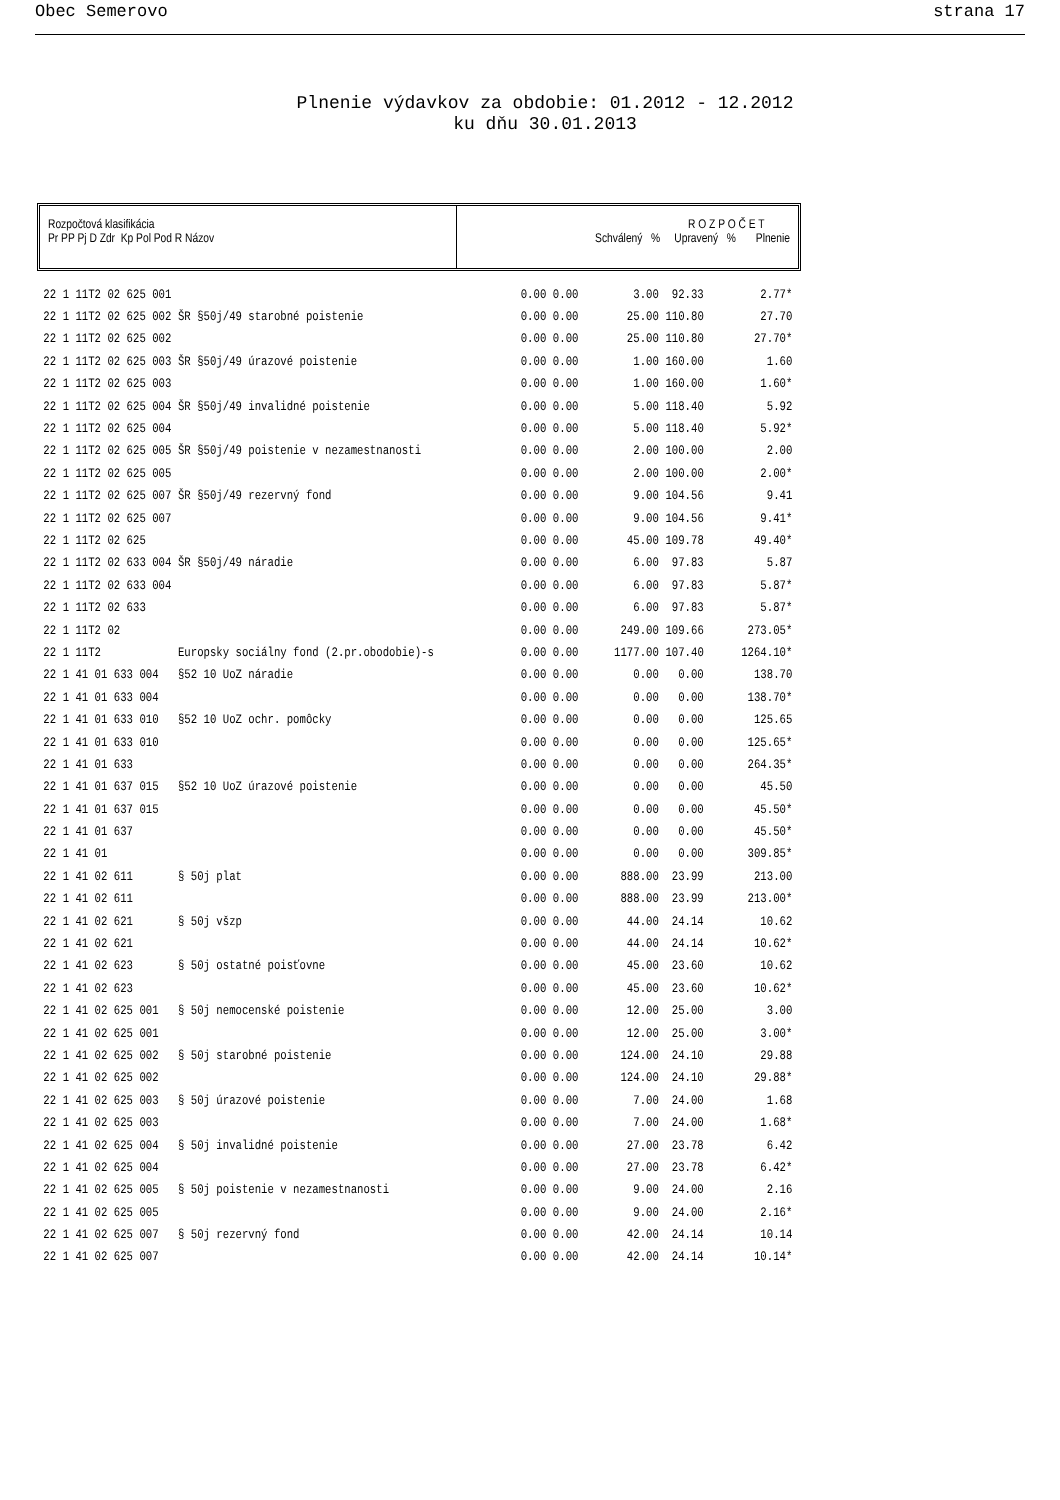Obec Semerovo strana 17
Plnenie výdavkov za obdobie: 01.2012 - 12.2012
ku dňu 30.01.2013
Rozpočtová klasifikácia
Pr PP Pj D Zdr Kp Pol Pod R Názov
R O Z P O Č E T
Schválený % Upravený % Plnenie
| 22 | 1 11T2 02 625 001 | | 0.00 | 0.00 | 3.00 | 92.33 | 2.77* |
| 22 | 1 11T2 02 625 002 | ŠR §50j/49 starobné poistenie | 0.00 | 0.00 | 25.00 | 110.80 | 27.70 |
| 22 | 1 11T2 02 625 002 | | 0.00 | 0.00 | 25.00 | 110.80 | 27.70* |
| 22 | 1 11T2 02 625 003 | ŠR §50j/49 úrazové poistenie | 0.00 | 0.00 | 1.00 | 160.00 | 1.60 |
| 22 | 1 11T2 02 625 003 | | 0.00 | 0.00 | 1.00 | 160.00 | 1.60* |
| 22 | 1 11T2 02 625 004 | ŠR §50j/49 invalidné poistenie | 0.00 | 0.00 | 5.00 | 118.40 | 5.92 |
| 22 | 1 11T2 02 625 004 | | 0.00 | 0.00 | 5.00 | 118.40 | 5.92* |
| 22 | 1 11T2 02 625 005 | ŠR §50j/49 poistenie v nezamestnanosti | 0.00 | 0.00 | 2.00 | 100.00 | 2.00 |
| 22 | 1 11T2 02 625 005 | | 0.00 | 0.00 | 2.00 | 100.00 | 2.00* |
| 22 | 1 11T2 02 625 007 | ŠR §50j/49 rezervný fond | 0.00 | 0.00 | 9.00 | 104.56 | 9.41 |
| 22 | 1 11T2 02 625 007 | | 0.00 | 0.00 | 9.00 | 104.56 | 9.41* |
| 22 | 1 11T2 02 625 | | 0.00 | 0.00 | 45.00 | 109.78 | 49.40* |
| 22 | 1 11T2 02 633 004 | ŠR §50j/49 náradie | 0.00 | 0.00 | 6.00 | 97.83 | 5.87 |
| 22 | 1 11T2 02 633 004 | | 0.00 | 0.00 | 6.00 | 97.83 | 5.87* |
| 22 | 1 11T2 02 633 | | 0.00 | 0.00 | 6.00 | 97.83 | 5.87* |
| 22 | 1 11T2 02 | | 0.00 | 0.00 | 249.00 | 109.66 | 273.05* |
| 22 | 1 11T2 | Europsky sociálny fond (2.pr.obodobie)-s | 0.00 | 0.00 | 1177.00 | 107.40 | 1264.10* |
| 22 | 1 41 01 633 004 | §52 10 UoZ náradie | 0.00 | 0.00 | 0.00 | 0.00 | 138.70 |
| 22 | 1 41 01 633 004 | | 0.00 | 0.00 | 0.00 | 0.00 | 138.70* |
| 22 | 1 41 01 633 010 | §52 10 UoZ ochr. pomôcky | 0.00 | 0.00 | 0.00 | 0.00 | 125.65 |
| 22 | 1 41 01 633 010 | | 0.00 | 0.00 | 0.00 | 0.00 | 125.65* |
| 22 | 1 41 01 633 | | 0.00 | 0.00 | 0.00 | 0.00 | 264.35* |
| 22 | 1 41 01 637 015 | §52 10 UoZ úrazové poistenie | 0.00 | 0.00 | 0.00 | 0.00 | 45.50 |
| 22 | 1 41 01 637 015 | | 0.00 | 0.00 | 0.00 | 0.00 | 45.50* |
| 22 | 1 41 01 637 | | 0.00 | 0.00 | 0.00 | 0.00 | 45.50* |
| 22 | 1 41 01 | | 0.00 | 0.00 | 0.00 | 0.00 | 309.85* |
| 22 | 1 41 02 611 | § 50j plat | 0.00 | 0.00 | 888.00 | 23.99 | 213.00 |
| 22 | 1 41 02 611 | | 0.00 | 0.00 | 888.00 | 23.99 | 213.00* |
| 22 | 1 41 02 621 | § 50j všzp | 0.00 | 0.00 | 44.00 | 24.14 | 10.62 |
| 22 | 1 41 02 621 | | 0.00 | 0.00 | 44.00 | 24.14 | 10.62* |
| 22 | 1 41 02 623 | § 50j ostatné poisťovne | 0.00 | 0.00 | 45.00 | 23.60 | 10.62 |
| 22 | 1 41 02 623 | | 0.00 | 0.00 | 45.00 | 23.60 | 10.62* |
| 22 | 1 41 02 625 001 | § 50j nemocenské poistenie | 0.00 | 0.00 | 12.00 | 25.00 | 3.00 |
| 22 | 1 41 02 625 001 | | 0.00 | 0.00 | 12.00 | 25.00 | 3.00* |
| 22 | 1 41 02 625 002 | § 50j starobné poistenie | 0.00 | 0.00 | 124.00 | 24.10 | 29.88 |
| 22 | 1 41 02 625 002 | | 0.00 | 0.00 | 124.00 | 24.10 | 29.88* |
| 22 | 1 41 02 625 003 | § 50j úrazové poistenie | 0.00 | 0.00 | 7.00 | 24.00 | 1.68 |
| 22 | 1 41 02 625 003 | | 0.00 | 0.00 | 7.00 | 24.00 | 1.68* |
| 22 | 1 41 02 625 004 | § 50j invalidné poistenie | 0.00 | 0.00 | 27.00 | 23.78 | 6.42 |
| 22 | 1 41 02 625 004 | | 0.00 | 0.00 | 27.00 | 23.78 | 6.42* |
| 22 | 1 41 02 625 005 | § 50j poistenie v nezamestnanosti | 0.00 | 0.00 | 9.00 | 24.00 | 2.16 |
| 22 | 1 41 02 625 005 | | 0.00 | 0.00 | 9.00 | 24.00 | 2.16* |
| 22 | 1 41 02 625 007 | § 50j rezervný fond | 0.00 | 0.00 | 42.00 | 24.14 | 10.14 |
| 22 | 1 41 02 625 007 | | 0.00 | 0.00 | 42.00 | 24.14 | 10.14* |